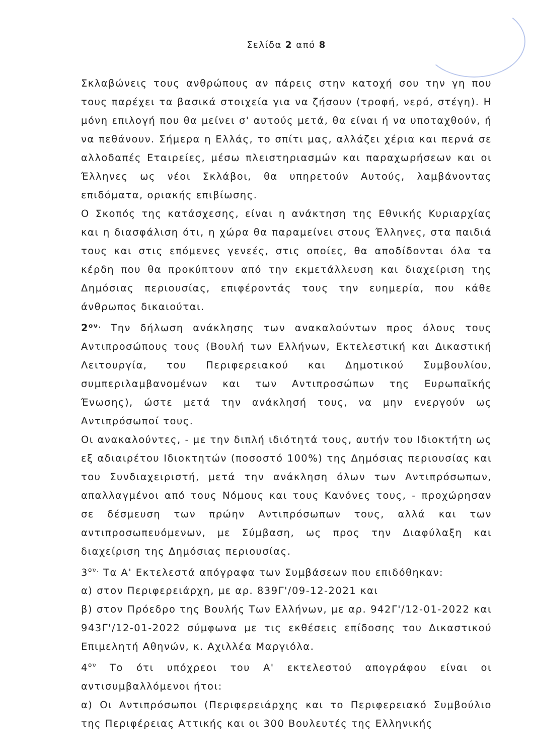Σελίδα 2 από 8
Σκλαβώνεις τους ανθρώπους αν πάρεις στην κατοχή σου την γη που τους παρέχει τα βασικά στοιχεία για να ζήσουν (τροφή, νερό, στέγη). Η μόνη επιλογή που θα μείνει σ' αυτούς μετά, θα είναι ή να υποταχθούν, ή να πεθάνουν. Σήμερα η Ελλάς, το σπίτι μας, αλλάζει χέρια και περνά σε αλλοδαπές Εταιρείες, μέσω πλειστηριασμών και παραχωρήσεων και οι Έλληνες ως νέοι Σκλάβοι, θα υπηρετούν Αυτούς, λαμβάνοντας επιδόματα, οριακής επιβίωσης.
Ο Σκοπός της κατάσχεσης, είναι η ανάκτηση της Εθνικής Κυριαρχίας και η διασφάλιση ότι, η χώρα θα παραμείνει στους Έλληνες, στα παιδιά τους και στις επόμενες γενεές, στις οποίες, θα αποδίδονται όλα τα κέρδη που θα προκύπτουν από την εκμετάλλευση και διαχείριση της Δημόσιας περιουσίας, επιφέροντάς τους την ευημερία, που κάθε άνθρωπος δικαιούται.
2<sup>ον.</sup> Την δήλωση ανάκλησης των ανακαλούντων προς όλους τους Αντιπροσώπους τους (Βουλή των Ελλήνων, Εκτελεστική και Δικαστική Λειτουργία, του Περιφερειακού και Δημοτικού Συμβουλίου, συμπεριλαμβανομένων και των Αντιπροσώπων της Ευρωπαϊκής Ένωσης), ώστε μετά την ανάκλησή τους, να μην ενεργούν ως Αντιπρόσωποί τους.
Οι ανακαλούντες, - με την διπλή ιδιότητά τους, αυτήν του Ιδιοκτήτη ως εξ αδιαιρέτου Ιδιοκτητών (ποσοστό 100%) της Δημόσιας περιουσίας και του Συνδιαχειριστή, μετά την ανάκληση όλων των Αντιπρόσωπων, απαλλαγμένοι από τους Νόμους και τους Κανόνες τους, - προχώρησαν σε δέσμευση των πρώην Αντιπρόσωπων τους, αλλά και των αντιπροσωπευόμενων, με Σύμβαση, ως προς την Διαφύλαξη και διαχείριση της Δημόσιας περιουσίας.
3<sup>ον.</sup> Τα Α' Εκτελεστά απόγραφα των Συμβάσεων που επιδόθηκαν:
α) στον Περιφερειάρχη, με αρ. 839Γ'/09-12-2021 και
β) στον Πρόεδρο της Βουλής Των Ελλήνων, με αρ. 942Γ'/12-01-2022 και 943Γ'/12-01-2022 σύμφωνα με τις εκθέσεις επίδοσης του Δικαστικού Επιμελητή Αθηνών, κ. Αχιλλέα Μαργιόλα.
4<sup>ον</sup> Το ότι υπόχρεοι του Α' εκτελεστού απογράφου είναι οι αντισυμβαλλόμενοι ήτοι:
α) Οι Αντιπρόσωποι (Περιφερειάρχης και το Περιφερειακό Συμβούλιο της Περιφέρειας Αττικής και οι 300 Βουλευτές της Ελληνικής